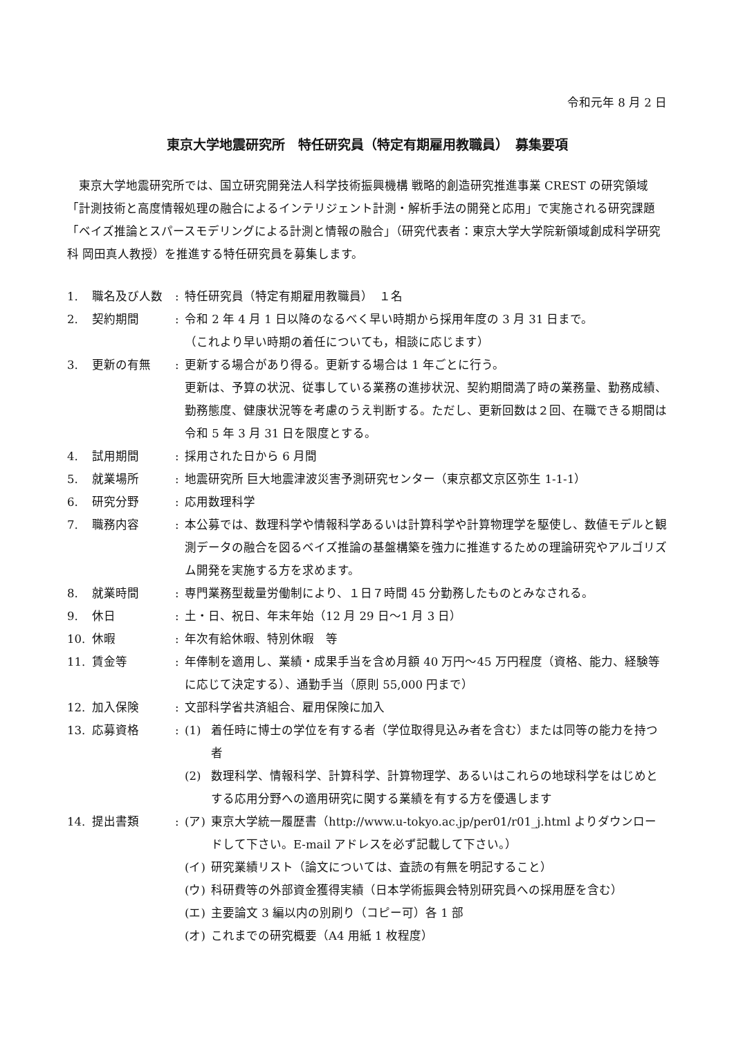令和元年 8 月 2 日
東京大学地震研究所　特任研究員（特定有期雇用教職員）　募集要項
東京大学地震研究所では、国立研究開発法人科学技術振興機構 戦略的創造研究推進事業 CREST の研究領域「計測技術と高度情報処理の融合によるインテリジェント計測・解析手法の開発と応用」で実施される研究課題「ベイズ推論とスパースモデリングによる計測と情報の融合」（研究代表者：東京大学大学院新領域創成科学研究科 岡田真人教授）を推進する特任研究員を募集します。
1. 職名及び人数 : 特任研究員（特定有期雇用教職員）　１名
2. 契約期間 : 令和 2 年 4 月 1 日以降のなるべく早い時期から採用年度の 3 月 31 日まで。
（これより早い時期の着任についても，相談に応じます）
3. 更新の有無 : 更新する場合があり得る。更新する場合は 1 年ごとに行う。
更新は、予算の状況、従事している業務の進捗状況、契約期間満了時の業務量、勤務成績、勤務態度、健康状況等を考慮のうえ判断する。ただし、更新回数は２回、在職できる期間は令和 5 年 3 月 31 日を限度とする。
4. 試用期間 : 採用された日から 6 月間
5. 就業場所 : 地震研究所 巨大地震津波災害予測研究センター（東京都文京区弥生 1-1-1）
6. 研究分野 : 応用数理科学
7. 職務内容 : 本公募では、数理科学や情報科学あるいは計算科学や計算物理学を駆使し、数値モデルと観測データの融合を図るベイズ推論の基盤構築を強力に推進するための理論研究やアルゴリズム開発を実施する方を求めます。
8. 就業時間 : 専門業務型裁量労働制により、１日７時間 45 分勤務したものとみなされる。
9. 休日 : 土・日、祝日、年末年始（12 月 29 日～1 月 3 日）
10. 休暇 : 年次有給休暇、特別休暇　等
11. 賃金等 : 年俸制を適用し、業績・成果手当を含め月額 40 万円～45 万円程度（資格、能力、経験等に応じて決定する）、通勤手当（原則 55,000 円まで）
12. 加入保険 : 文部科学省共済組合、雇用保険に加入
13. 応募資格 : (1) 着任時に博士の学位を有する者（学位取得見込み者を含む）または同等の能力を持つ者
(2) 数理科学、情報科学、計算科学、計算物理学、あるいはこれらの地球科学をはじめとする応用分野への適用研究に関する業績を有する方を優遇します
14. 提出書類 : (ア) 東京大学統一履歴書（http://www.u-tokyo.ac.jp/per01/r01_j.html よりダウンロードして下さい。E-mail アドレスを必ず記載して下さい。）
(イ) 研究業績リスト（論文については、査読の有無を明記すること）
(ウ) 科研費等の外部資金獲得実績（日本学術振興会特別研究員への採用歴を含む）
(エ) 主要論文 3 編以内の別刷り（コピー可）各 1 部
(オ) これまでの研究概要（A4 用紙 1 枚程度）